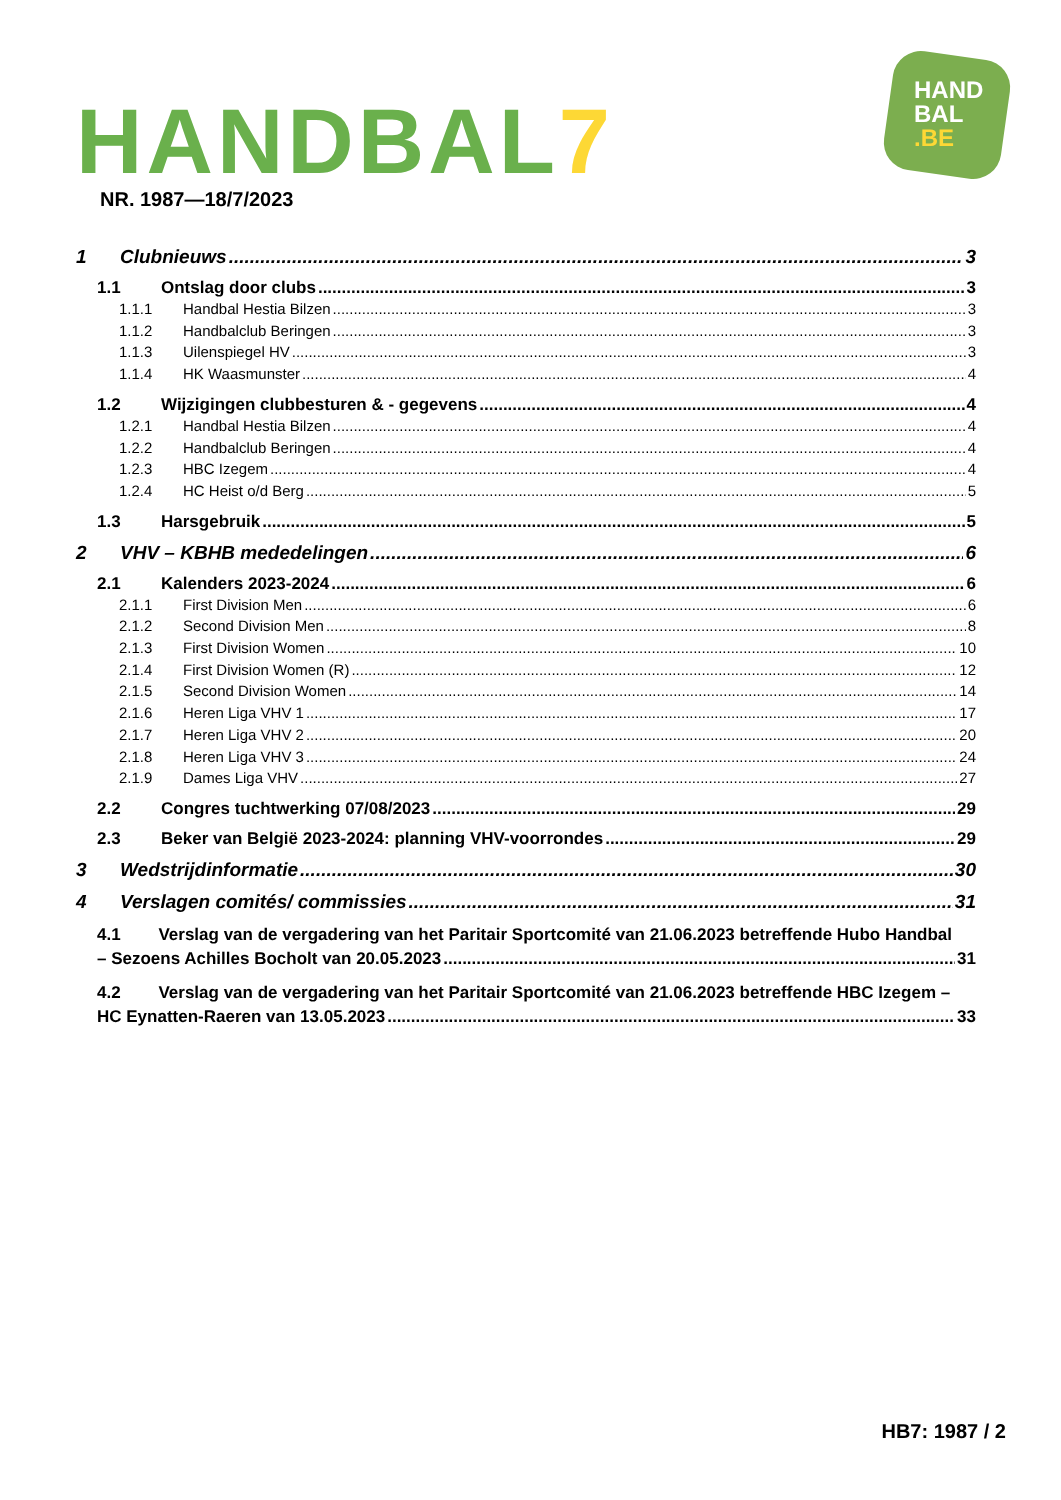HANDBAL7
HAND
BAL
.BE
NR. 1987—18/7/2023
1 Clubnieuws 3
1.1 Ontslag door clubs 3
1.1.1 Handbal Hestia Bilzen 3
1.1.2 Handbalclub Beringen 3
1.1.3 Uilenspiegel HV 3
1.1.4 HK Waasmunster 4
1.2 Wijzigingen clubbesturen & - gegevens 4
1.2.1 Handbal Hestia Bilzen 4
1.2.2 Handbalclub Beringen 4
1.2.3 HBC Izegem 4
1.2.4 HC Heist o/d Berg 5
1.3 Harsgebruik 5
2 VHV – KBHB mededelingen 6
2.1 Kalenders 2023-2024 6
2.1.1 First Division Men 6
2.1.2 Second Division Men 8
2.1.3 First Division Women 10
2.1.4 First Division Women (R) 12
2.1.5 Second Division Women 14
2.1.6 Heren Liga VHV 1 17
2.1.7 Heren Liga VHV 2 20
2.1.8 Heren Liga VHV 3 24
2.1.9 Dames Liga VHV 27
2.2 Congres tuchtwerking 07/08/2023 29
2.3 Beker van België 2023-2024: planning VHV-voorrondes 29
3 Wedstrijdinformatie 30
4 Verslagen comités/ commissies 31
4.1 Verslag van de vergadering van het Paritair Sportcomité van 21.06.2023 betreffende Hubo Handbal
– Sezoens Achilles Bocholt van 20.05.2023 31
4.2 Verslag van de vergadering van het Paritair Sportcomité van 21.06.2023 betreffende HBC Izegem –
HC Eynatten-Raeren van 13.05.2023 33
HB7: 1987 / 2